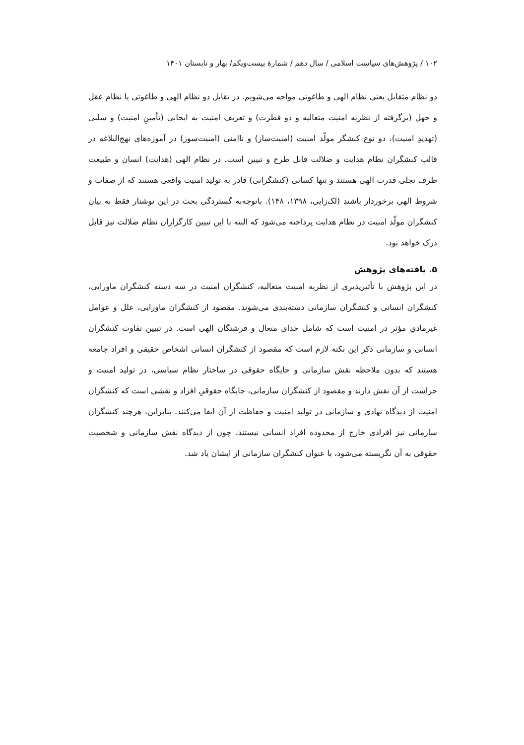۱۰۲ / پژوهش‌های سیاست اسلامی / سال دهم / شمارهٔ بیست‌ویکم/ بهار و تابستان ۱۴۰۱
دو نظام متقابل یعنی نظام الهی و طاغوتی مواجه می‌شویم. در تقابل دو نظام الهی و طاغوتی یا نظام عقل و جهل (برگرفته از نظریه امنیت متعالیه و دو فطرت) و تعریف امنیت به ایجابی (تأمینِ امنیت) و سلبی (تهدیدِ امنیت)، دو نوع کنشگر مولّد امنیت (امنیت‌ساز) و ناامنی (امنیت‌سوز) در آموزه‌های نهج‌البلاغه در قالب کنشگران نظام هدایت و ضلالت قابل طرح و تبیین است. در نظام الهی (هدایت) انسان و طبیعت ظرف تجلی قدرت الهی هستند و تنها کسانی (کنشگرانی) قادر به تولید امنیت واقعی هستند که از صفات و شروط الهی برخوردار باشند (لک‌زایی، ۱۳۹۸، ۱۴۸). باتوجه‌به گستردگی بحث در این نوشتار فقط به بیان کنشگران مولّد امنیت در نظام هدایت پرداخته می‌شود که البته با این تبیین کارگزاران نظام ضلالت نیز قابل درک خواهد بود.
۵. یافته‌های پژوهش
در این پژوهش با تأثیرپذیری از نظریه امنیت متعالیه، کنشگران امنیت در سه دسته کنشگران ماورایی، کنشگران انسانی و کنشگران سازمانی دسته‌بندی می‌شوند. مقصود از کنشگران ماورایی، علل و عوامل غیرمادیِ مؤثر در امنیت است که شامل خدای متعال و فرشتگان الهی است. در تبیین تفاوت کنشگران انسانی و سازمانی ذکر این نکته لازم است که مقصود از کنشگران انسانی اشخاص حقیقی و افراد جامعه هستند که بدون ملاحظه نقش سازمانی و جایگاه حقوقی در ساختار نظام سیاسی، در تولید امنیت و حراست از آن نقش دارند و مقصود از کنشگران سازمانی، جایگاه حقوقیِ افراد و نقشی است که کنشگران امنیت از دیدگاه نهادی و سازمانی در تولید امنیت و حفاظت از آن ایفا می‌کنند. بنابراین، هرچند کنشگران سازمانی نیز افرادی خارج از محدوده افراد انسانی نیستند، چون از دیدگاه نقش سازمانی و شخصیت حقوقی به آن نگریسته می‌شود، با عنوان کنشگران سازمانی از ایشان یاد شد.